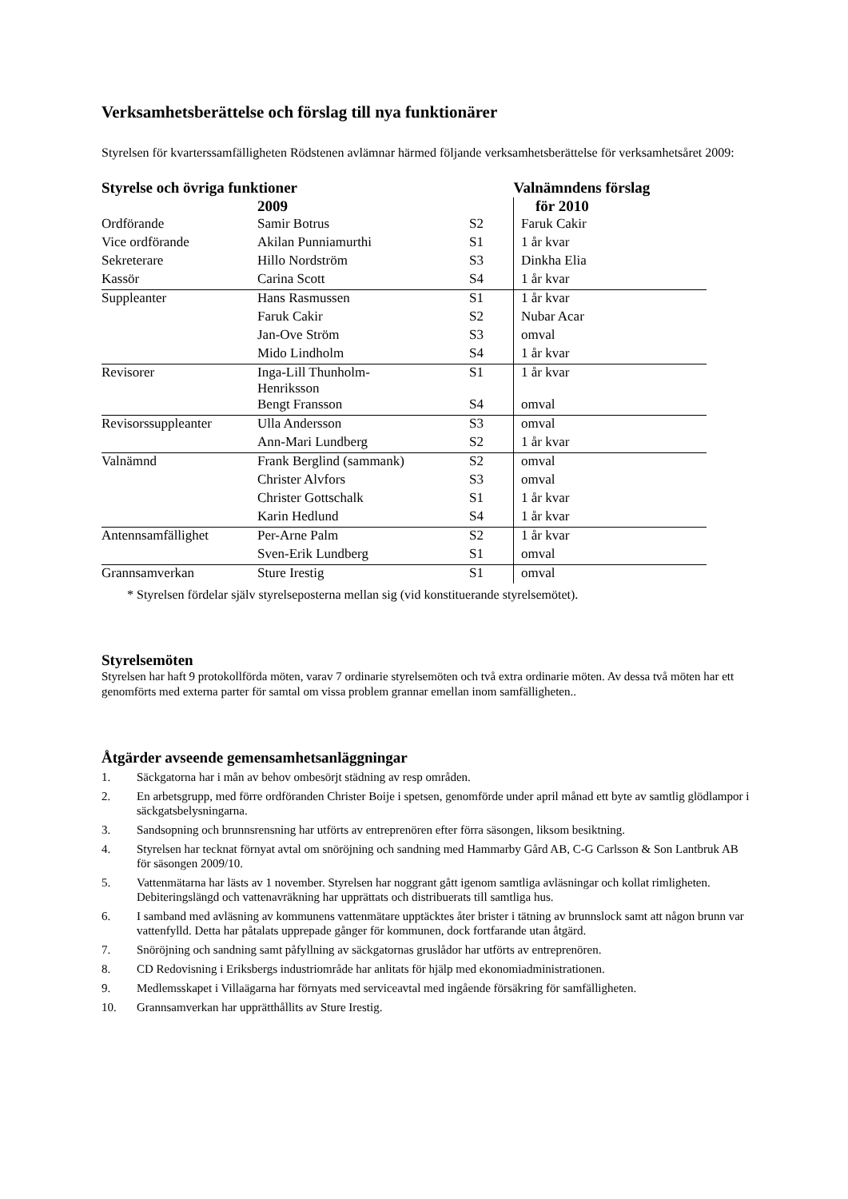Verksamhetsberättelse och förslag till nya funktionärer
Styrelsen för kvarterssamfälligheten Rödstenen avlämnar härmed följande verksamhetsberättelse för verksamhetsåret 2009:
| Styrelse och övriga funktioner | | | Valnämndens förslag |
| --- | --- | --- | --- |
| | 2009 | | för 2010 |
| Ordförande | Samir Botrus | S2 | Faruk Cakir |
| Vice ordförande | Akilan Punniamurthi | S1 | 1 år kvar |
| Sekreterare | Hillo Nordström | S3 | Dinkha Elia |
| Kassör | Carina Scott | S4 | 1 år kvar |
| Suppleanter | Hans Rasmussen | S1 | 1 år kvar |
| | Faruk Cakir | S2 | Nubar Acar |
| | Jan-Ove Ström | S3 | omval |
| | Mido Lindholm | S4 | 1 år kvar |
| Revisorer | Inga-Lill Thunholm- Henriksson | S1 | 1 år kvar |
| | Bengt Fransson | S4 | omval |
| Revisorssuppleanter | Ulla Andersson | S3 | omval |
| | Ann-Mari Lundberg | S2 | 1 år kvar |
| Valnämnd | Frank Berglind (sammank) | S2 | omval |
| | Christer Alvfors | S3 | omval |
| | Christer Gottschalk | S1 | 1 år kvar |
| | Karin Hedlund | S4 | 1 år kvar |
| Antennsamfällighet | Per-Arne Palm | S2 | 1 år kvar |
| | Sven-Erik Lundberg | S1 | omval |
| Grannsamverkan | Sture Irestig | S1 | omval |
* Styrelsen fördelar själv styrelseposterna mellan sig (vid konstituerande styrelsemötet).
Styrelsemöten
Styrelsen har haft 9 protokollförda möten, varav 7 ordinarie styrelsemöten och två extra ordinarie möten. Av dessa två möten har ett genomförts med externa parter för samtal om vissa problem grannar emellan inom samfälligheten..
Åtgärder avseende gemensamhetsanläggningar
1. Säckgatorna har i mån av behov ombesörjt städning av resp områden.
2. En arbetsgrupp, med förre ordföranden Christer Boije i spetsen, genomförde under april månad ett byte av samtlig glödlampor i säckgatsbelysningarna.
3. Sandsopning och brunnsrensning har utförts av entreprenören efter förra säsongen, liksom besiktning.
4. Styrelsen har tecknat förnyat avtal om snöröjning och sandning med Hammarby Gård AB, C-G Carlsson & Son Lantbruk AB för säsongen 2009/10.
5. Vattenmätarna har lästs av 1 november. Styrelsen har noggrant gått igenom samtliga avläsningar och kollat rimligheten. Debiteringslängd och vattenavräkning har upprättats och distribuerats till samtliga hus.
6. I samband med avläsning av kommunens vattenmätare upptäcktes åter brister i tätning av brunnslock samt att någon brunn var vattenfylld. Detta har påtalats upprepade gånger för kommunen, dock fortfarande utan åtgärd.
7. Snöröjning och sandning samt påfyllning av säckgatornas gruslådor har utförts av entreprenören.
8. CD Redovisning i Eriksbergs industriområde har anlitats för hjälp med ekonomiadministrationen.
9. Medlemsskapet i Villaägarna har förnyats med serviceavtal med ingående försäkring för samfälligheten.
10. Grannsamverkan har upprätthållits av Sture Irestig.